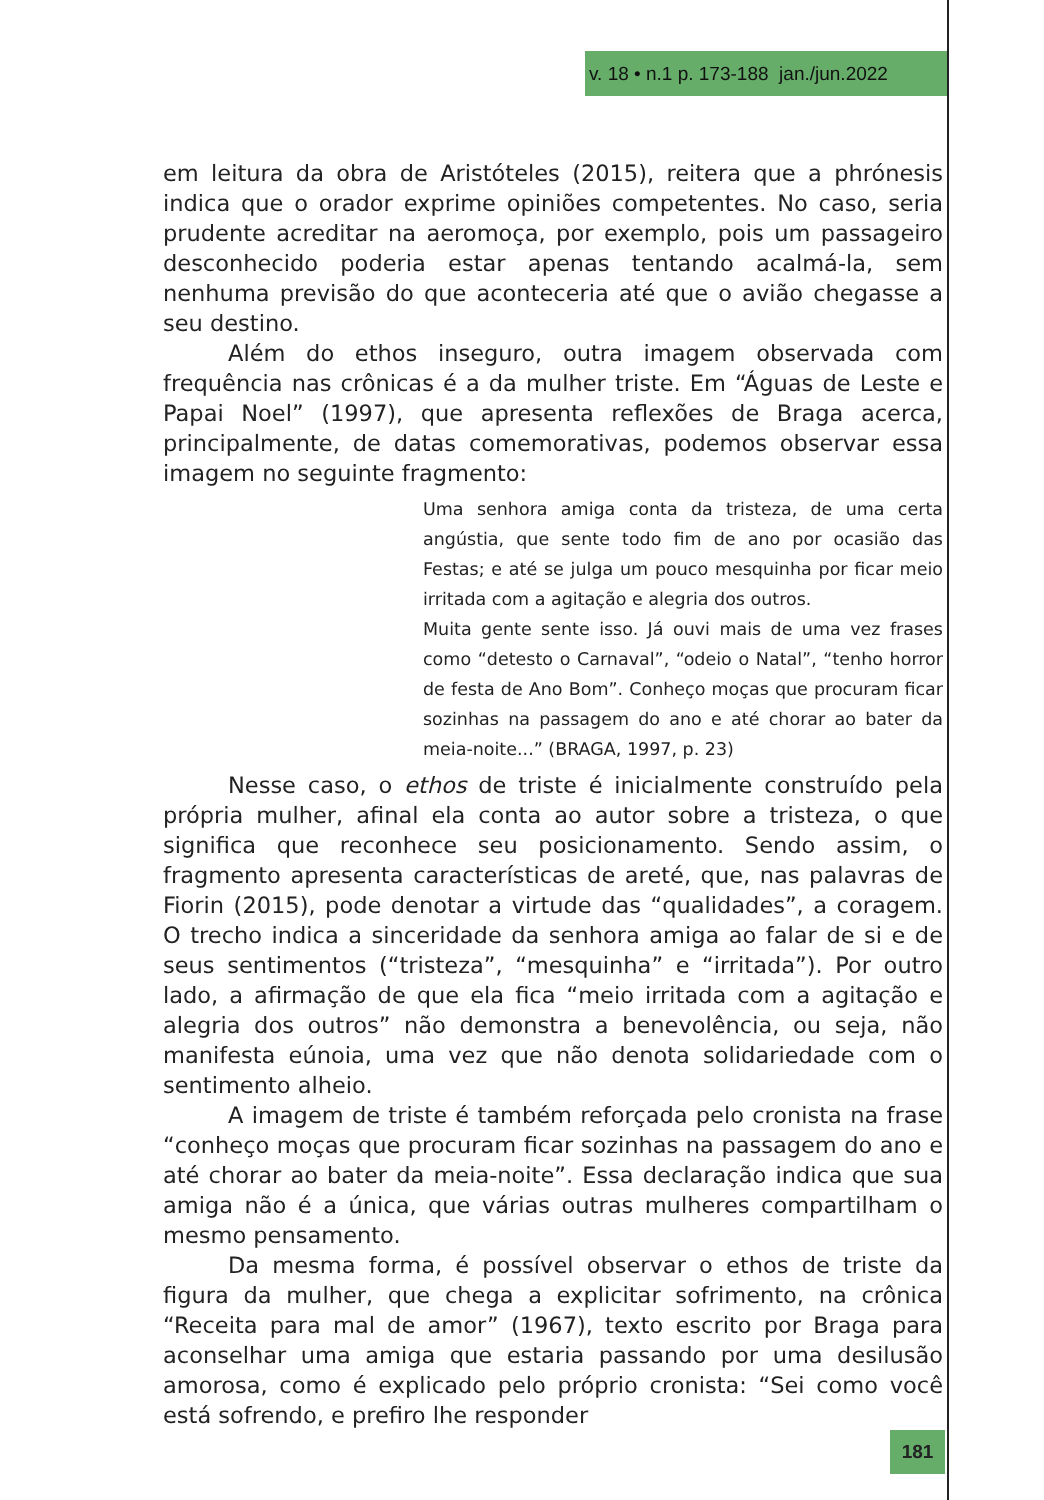v. 18 • n.1 p. 173-188 jan./jun.2022
em leitura da obra de Aristóteles (2015), reitera que a phrónesis indica que o orador exprime opiniões competentes. No caso, seria prudente acreditar na aeromoça, por exemplo, pois um passageiro desconhecido poderia estar apenas tentando acalmá-la, sem nenhuma previsão do que aconteceria até que o avião chegasse a seu destino.
Além do ethos inseguro, outra imagem observada com frequência nas crônicas é a da mulher triste. Em “Águas de Leste e Papai Noel” (1997), que apresenta reflexões de Braga acerca, principalmente, de datas comemorativas, podemos observar essa imagem no seguinte fragmento:
Uma senhora amiga conta da tristeza, de uma certa angústia, que sente todo fim de ano por ocasião das Festas; e até se julga um pouco mesquinha por ficar meio irritada com a agitação e alegria dos outros.
Muita gente sente isso. Já ouvi mais de uma vez frases como “detesto o Carnaval”, “odeio o Natal”, “tenho horror de festa de Ano Bom”. Conheço moças que procuram ficar sozinhas na passagem do ano e até chorar ao bater da meia-noite...” (BRAGA, 1997, p. 23)
Nesse caso, o ethos de triste é inicialmente construído pela própria mulher, afinal ela conta ao autor sobre a tristeza, o que significa que reconhece seu posicionamento. Sendo assim, o fragmento apresenta características de areté, que, nas palavras de Fiorin (2015), pode denotar a virtude das “qualidades”, a coragem. O trecho indica a sinceridade da senhora amiga ao falar de si e de seus sentimentos (“tristeza”, “mesquinha” e “irritada”). Por outro lado, a afirmação de que ela fica “meio irritada com a agitação e alegria dos outros” não demonstra a benevolência, ou seja, não manifesta eúnoia, uma vez que não denota solidariedade com o sentimento alheio.
A imagem de triste é também reforçada pelo cronista na frase “conheço moças que procuram ficar sozinhas na passagem do ano e até chorar ao bater da meia-noite”. Essa declaração indica que sua amiga não é a única, que várias outras mulheres compartilham o mesmo pensamento.
Da mesma forma, é possível observar o ethos de triste da figura da mulher, que chega a explicitar sofrimento, na crônica “Receita para mal de amor” (1967), texto escrito por Braga para aconselhar uma amiga que estaria passando por uma desilusão amorosa, como é explicado pelo próprio cronista: “Sei como você está sofrendo, e prefiro lhe responder
181